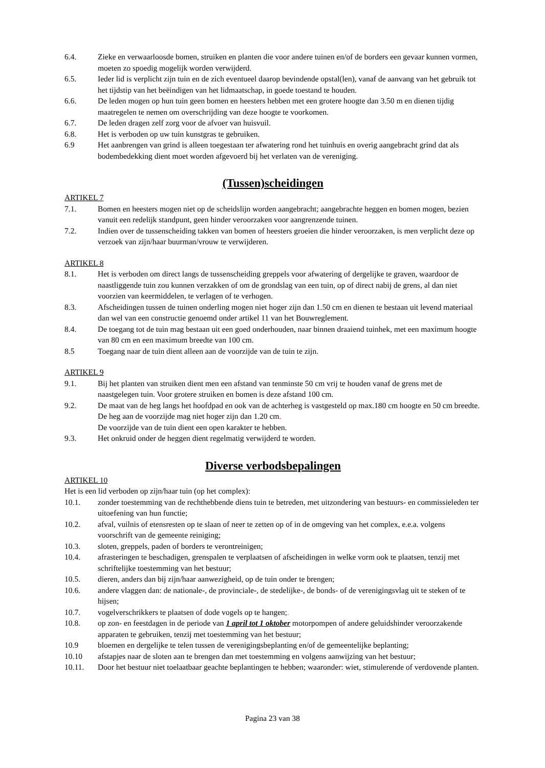6.4. Zieke en verwaarloosde bomen, struiken en planten die voor andere tuinen en/of de borders een gevaar kunnen vormen, moeten zo spoedig mogelijk worden verwijderd.
6.5. Ieder lid is verplicht zijn tuin en de zich eventueel daarop bevindende opstal(len), vanaf de aanvang van het gebruik tot het tijdstip van het beëindigen van het lidmaatschap, in goede toestand te houden.
6.6. De leden mogen op hun tuin geen bomen en heesters hebben met een grotere hoogte dan 3.50 m en dienen tijdig maatregelen te nemen om overschrijding van deze hoogte te voorkomen.
6.7. De leden dragen zelf zorg voor de afvoer van huisvuil.
6.8. Het is verboden op uw tuin kunstgras te gebruiken.
6.9 Het aanbrengen van grind is alleen toegestaan ter afwatering rond het tuinhuis en overig aangebracht grind dat als bodembedekking dient moet worden afgevoerd bij het verlaten van de vereniging.
(Tussen)scheidingen
ARTIKEL 7
7.1. Bomen en heesters mogen niet op de scheidslijn worden aangebracht; aangebrachte heggen en bomen mogen, bezien vanuit een redelijk standpunt, geen hinder veroorzaken voor aangrenzende tuinen.
7.2. Indien over de tussenscheiding takken van bomen of heesters groeien die hinder veroorzaken, is men verplicht deze op verzoek van zijn/haar buurman/vrouw te verwijderen.
ARTIKEL 8
8.1. Het is verboden om direct langs de tussenscheiding greppels voor afwatering of dergelijke te graven, waardoor de naastliggende tuin zou kunnen verzakken of om de grondslag van een tuin, op of direct nabij de grens, al dan niet voorzien van keermiddelen, te verlagen of te verhogen.
8.3. Afscheidingen tussen de tuinen onderling mogen niet hoger zijn dan 1.50 cm en dienen te bestaan uit levend materiaal dan wel van een constructie genoemd onder artikel 11 van het Bouwreglement.
8.4. De toegang tot de tuin mag bestaan uit een goed onderhouden, naar binnen draaiend tuinhek, met een maximum hoogte van 80 cm en een maximum breedte van 100 cm.
8.5 Toegang naar de tuin dient alleen aan de voorzijde van de tuin te zijn.
ARTIKEL 9
9.1. Bij het planten van struiken dient men een afstand van tenminste 50 cm vrij te houden vanaf de grens met de naastgelegen tuin. Voor grotere struiken en bomen is deze afstand 100 cm.
9.2. De maat van de heg langs het hoofdpad en ook van de achterheg is vastgesteld op max.180 cm hoogte en 50 cm breedte. De heg aan de voorzijde mag niet hoger zijn dan 1.20 cm.
De voorzijde van de tuin dient een open karakter te hebben.
9.3. Het onkruid onder de heggen dient regelmatig verwijderd te worden.
Diverse verbodsbepalingen
ARTIKEL 10
Het is een lid verboden op zijn/haar tuin (op het complex):
10.1. zonder toestemming van de rechthebbende diens tuin te betreden, met uitzondering van bestuurs- en commissieleden ter uitoefening van hun functie;
10.2. afval, vuilnis of etensresten op te slaan of neer te zetten op of in de omgeving van het complex, e.e.a. volgens voorschrift van de gemeente reiniging;
10.3. sloten, greppels, paden of borders te verontreinigen;
10.4. afrasteringen te beschadigen, grenspalen te verplaatsen of afscheidingen in welke vorm ook te plaatsen, tenzij met schriftelijke toestemming van het bestuur;
10.5. dieren, anders dan bij zijn/haar aanwezigheid, op de tuin onder te brengen;
10.6. andere vlaggen dan: de nationale-, de provinciale-, de stedelijke-, de bonds- of de verenigingsvlag uit te steken of te hijsen;
10.7. vogelverschrikkers te plaatsen of dode vogels op te hangen;.
10.8. op zon- en feestdagen in de periode van 1 april tot 1 oktober motorpompen of andere geluidshinder veroorzakende apparaten te gebruiken, tenzij met toestemming van het bestuur;
10.9 bloemen en dergelijke te telen tussen de verenigingsbeplanting en/of de gemeentelijke beplanting;
10.10 afstapjes naar de sloten aan te brengen dan met toestemming en volgens aanwijzing van het bestuur;
10.11. Door het bestuur niet toelaatbaar geachte beplantingen te hebben; waaronder: wiet, stimulerende of verdovende planten.
Pagina 23 van 38